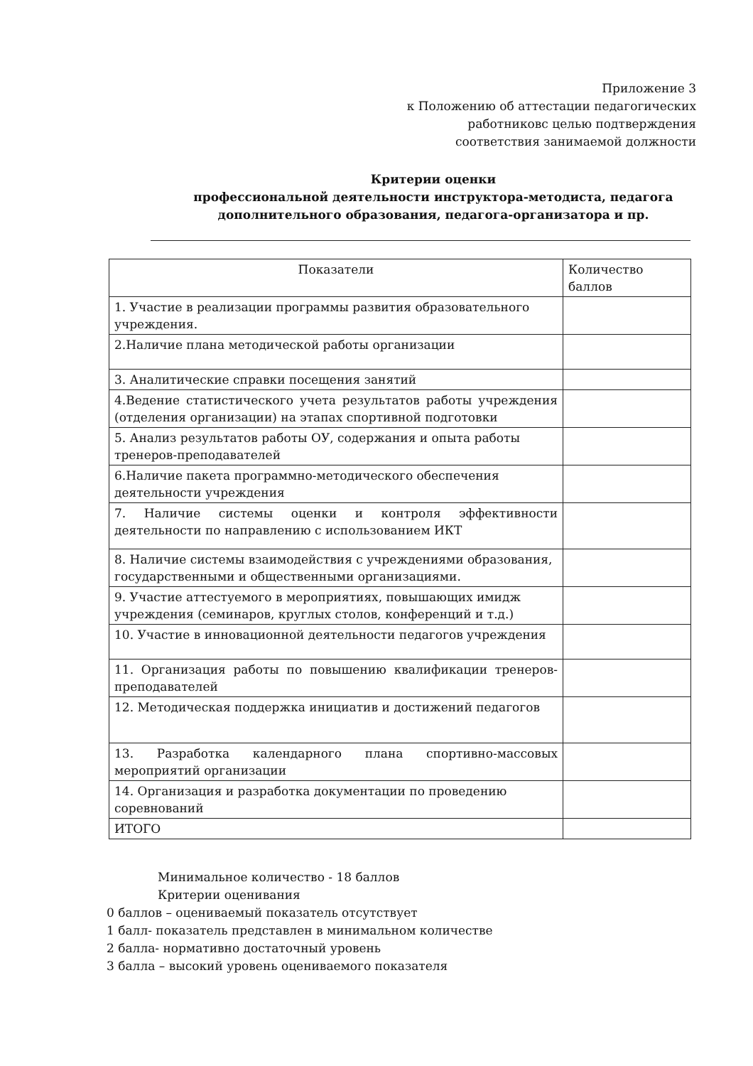Приложение 3
к Положению об аттестации педагогических
работниковс целью подтверждения
соответствия занимаемой должности
Критерии оценки
профессиональной деятельности инструктора-методиста, педагога дополнительного образования, педагога-организатора и пр.
| Показатели | Количество баллов |
| --- | --- |
| 1. Участие в реализации программы развития образовательного учреждения. | |
| 2.Наличие плана методической работы организации | |
| 3. Аналитические справки посещения занятий | |
| 4.Ведение статистического учета результатов работы учреждения (отделения организации) на этапах спортивной подготовки | |
| 5. Анализ результатов работы ОУ, содержания и опыта работы тренеров-преподавателей | |
| 6.Наличие пакета программно-методического обеспечения деятельности учреждения | |
| 7. Наличие системы оценки и контроля эффективности деятельности по направлению с использованием ИКТ | |
| 8. Наличие системы взаимодействия с учреждениями образования, государственными и общественными организациями. | |
| 9. Участие аттестуемого в мероприятиях, повышающих имидж учреждения (семинаров, круглых столов, конференций и т.д.) | |
| 10. Участие в инновационной деятельности педагогов учреждения | |
| 11. Организация работы по повышению квалификации тренеров-преподавателей | |
| 12. Методическая поддержка инициатив и достижений педагогов | |
| 13. Разработка календарного плана спортивно-массовых мероприятий организации | |
| 14. Организация и разработка документации по проведению соревнований | |
| ИТОГО | |
Минимальное количество - 18 баллов
Критерии оценивания
0 баллов – оцениваемый показатель отсутствует
1 балл- показатель представлен в минимальном количестве
2 балла- нормативно достаточный уровень
3 балла – высокий уровень оцениваемого показателя